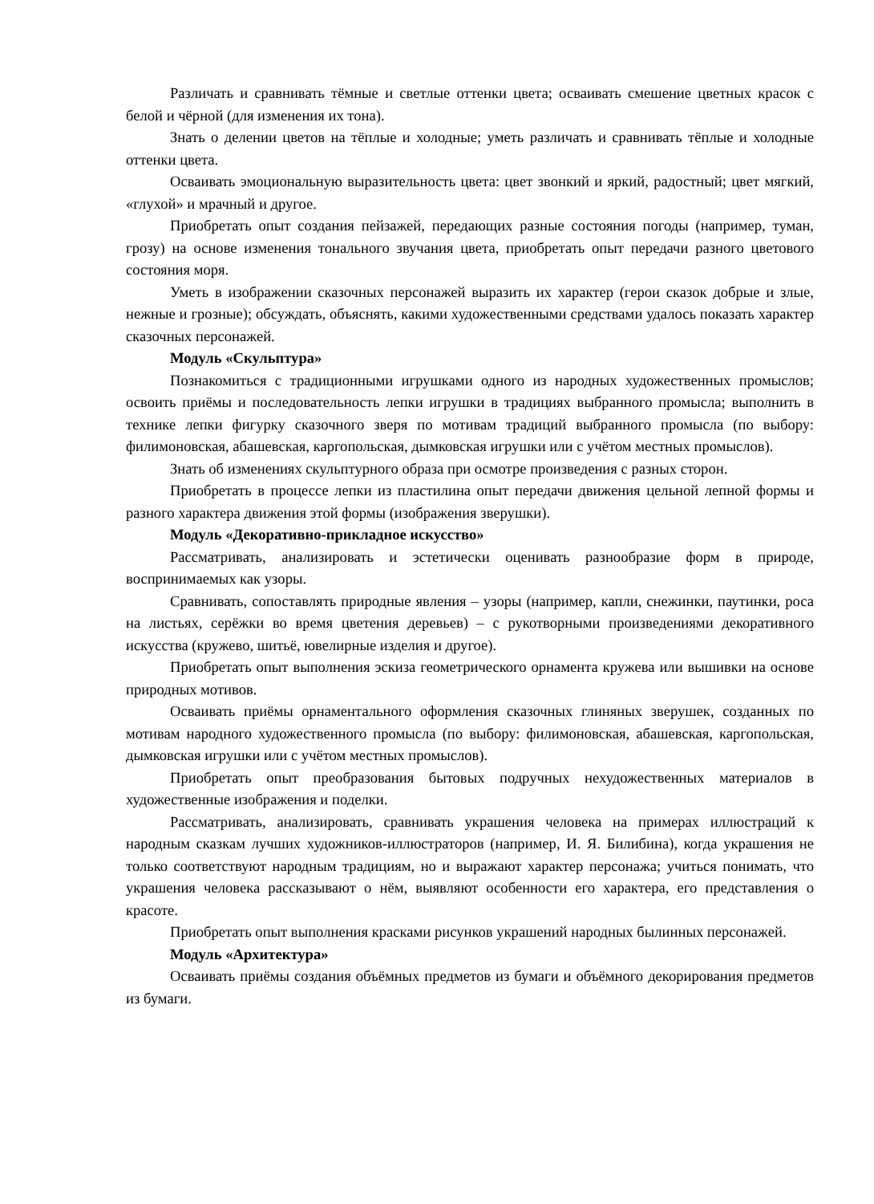Различать и сравнивать тёмные и светлые оттенки цвета; осваивать смешение цветных красок с белой и чёрной (для изменения их тона).
Знать о делении цветов на тёплые и холодные; уметь различать и сравнивать тёплые и холодные оттенки цвета.
Осваивать эмоциональную выразительность цвета: цвет звонкий и яркий, радостный; цвет мягкий, «глухой» и мрачный и другое.
Приобретать опыт создания пейзажей, передающих разные состояния погоды (например, туман, грозу) на основе изменения тонального звучания цвета, приобретать опыт передачи разного цветового состояния моря.
Уметь в изображении сказочных персонажей выразить их характер (герои сказок добрые и злые, нежные и грозные); обсуждать, объяснять, какими художественными средствами удалось показать характер сказочных персонажей.
Модуль «Скульптура»
Познакомиться с традиционными игрушками одного из народных художественных промыслов; освоить приёмы и последовательность лепки игрушки в традициях выбранного промысла; выполнить в технике лепки фигурку сказочного зверя по мотивам традиций выбранного промысла (по выбору: филимоновская, абашевская, каргопольская, дымковская игрушки или с учётом местных промыслов).
Знать об изменениях скульптурного образа при осмотре произведения с разных сторон.
Приобретать в процессе лепки из пластилина опыт передачи движения цельной лепной формы и разного характера движения этой формы (изображения зверушки).
Модуль «Декоративно-прикладное искусство»
Рассматривать, анализировать и эстетически оценивать разнообразие форм в природе, воспринимаемых как узоры.
Сравнивать, сопоставлять природные явления – узоры (например, капли, снежинки, паутинки, роса на листьях, серёжки во время цветения деревьев) – с рукотворными произведениями декоративного искусства (кружево, шитьё, ювелирные изделия и другое).
Приобретать опыт выполнения эскиза геометрического орнамента кружева или вышивки на основе природных мотивов.
Осваивать приёмы орнаментального оформления сказочных глиняных зверушек, созданных по мотивам народного художественного промысла (по выбору: филимоновская, абашевская, каргопольская, дымковская игрушки или с учётом местных промыслов).
Приобретать опыт преобразования бытовых подручных нехудожественных материалов в художественные изображения и поделки.
Рассматривать, анализировать, сравнивать украшения человека на примерах иллюстраций к народным сказкам лучших художников-иллюстраторов (например, И. Я. Билибина), когда украшения не только соответствуют народным традициям, но и выражают характер персонажа; учиться понимать, что украшения человека рассказывают о нём, выявляют особенности его характера, его представления о красоте.
Приобретать опыт выполнения красками рисунков украшений народных былинных персонажей.
Модуль «Архитектура»
Осваивать приёмы создания объёмных предметов из бумаги и объёмного декорирования предметов из бумаги.